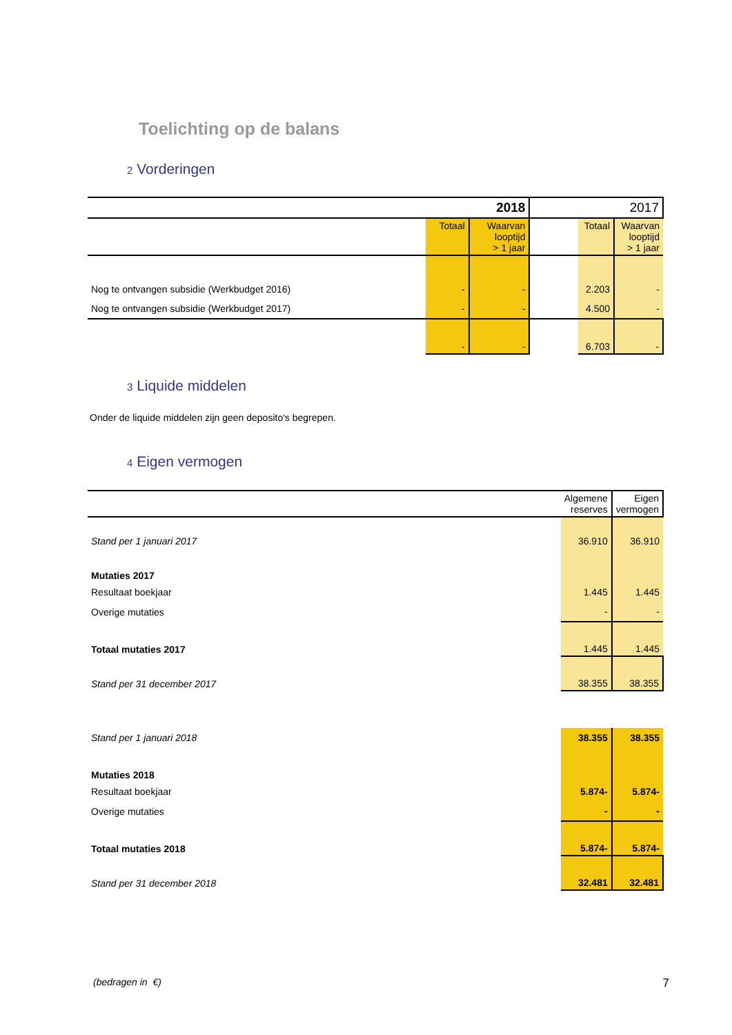Toelichting op de balans
2 Vorderingen
| | 2018 | | | 2017 | |
| | Totaal | Waarvan looptijd > 1 jaar | | Totaal | Waarvan looptijd > 1 jaar |
| Nog te ontvangen subsidie (Werkbudget 2016) | - | - | | 2.203 | - |
| Nog te ontvangen subsidie (Werkbudget 2017) | - | - | | 4.500 | - |
| | - | - | | 6.703 | - |
3 Liquide middelen
Onder de liquide middelen zijn geen deposito's begrepen.
4 Eigen vermogen
| | Algemene reserves | Eigen vermogen |
| Stand per 1 januari 2017 | 36.910 | 36.910 |
| Mutaties 2017 | | |
| Resultaat boekjaar | 1.445 | 1.445 |
| Overige mutaties | - | - |
| Totaal mutaties 2017 | 1.445 | 1.445 |
| Stand per 31 december 2017 | 38.355 | 38.355 |
| Stand per 1 januari 2018 | 38.355 | 38.355 |
| Mutaties 2018 | | |
| Resultaat boekjaar | 5.874- | 5.874- |
| Overige mutaties | - | - |
| Totaal mutaties 2018 | 5.874- | 5.874- |
| Stand per 31 december 2018 | 32.481 | 32.481 |
(bedragen in €) 7